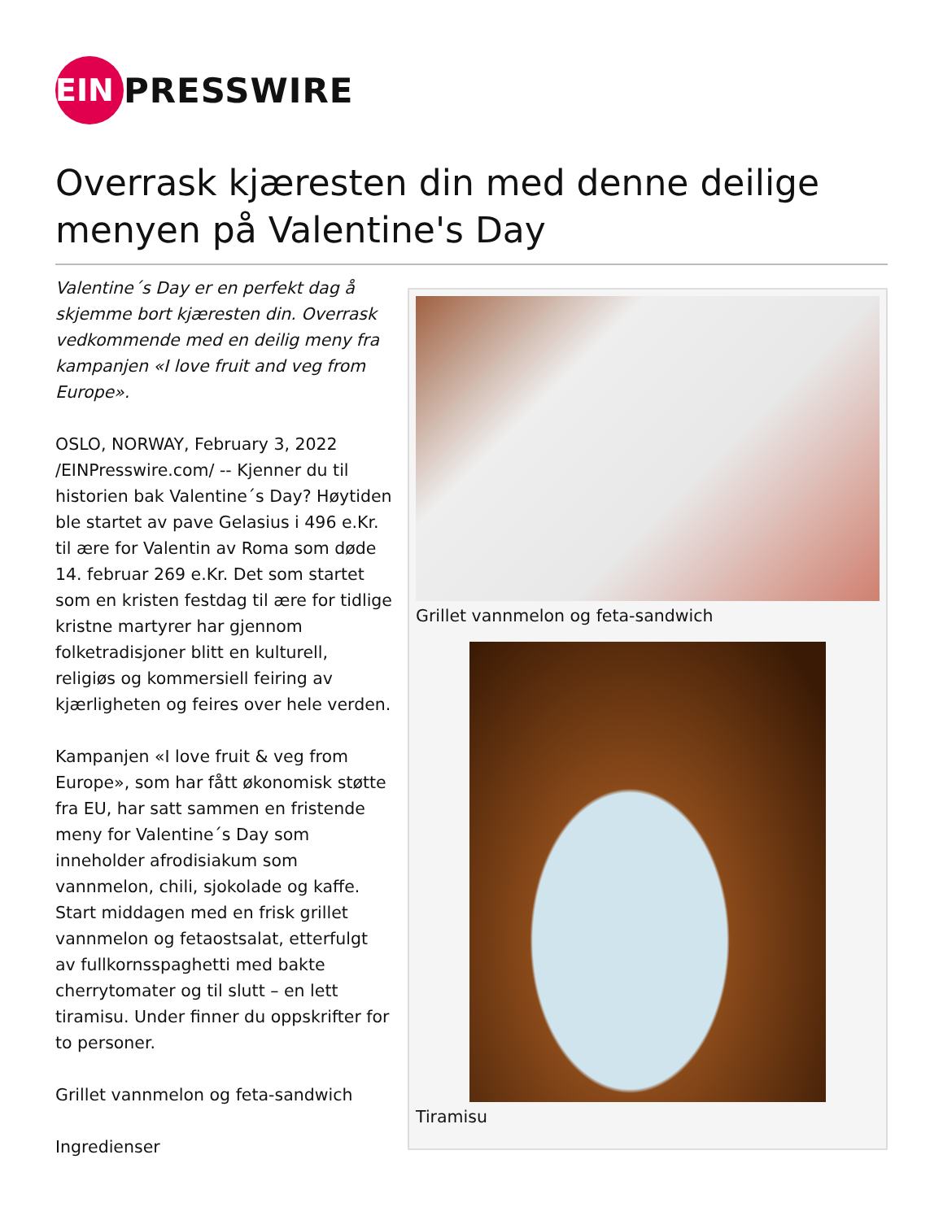EIN
PRESSWIRE
Overrask kjæresten din med denne deilige menyen på Valentine's Day
Valentine´s Day er en perfekt dag å skjemme bort kjæresten din. Overrask vedkommende med en deilig meny fra kampanjen «I love fruit and veg from Europe».
OSLO, NORWAY, February 3, 2022 /EINPresswire.com/ -- Kjenner du til historien bak Valentine´s Day? Høytiden ble startet av pave Gelasius i 496 e.Kr. til ære for Valentin av Roma som døde 14. februar 269 e.Kr. Det som startet som en kristen festdag til ære for tidlige kristne martyrer har gjennom folketradisjoner blitt en kulturell, religiøs og kommersiell feiring av kjærligheten og feires over hele verden.
Kampanjen «I love fruit & veg from Europe», som har fått økonomisk støtte fra EU, har satt sammen en fristende meny for Valentine´s Day som inneholder afrodisiakum som vannmelon, chili, sjokolade og kaffe. Start middagen med en frisk grillet vannmelon og fetaostsalat, etterfulgt av fullkornsspaghetti med bakte cherrytomater og til slutt – en lett tiramisu. Under finner du oppskrifter for to personer.
Grillet vannmelon og feta-sandwich
Ingredienser
Grillet vannmelon og feta-sandwich
Tiramisu